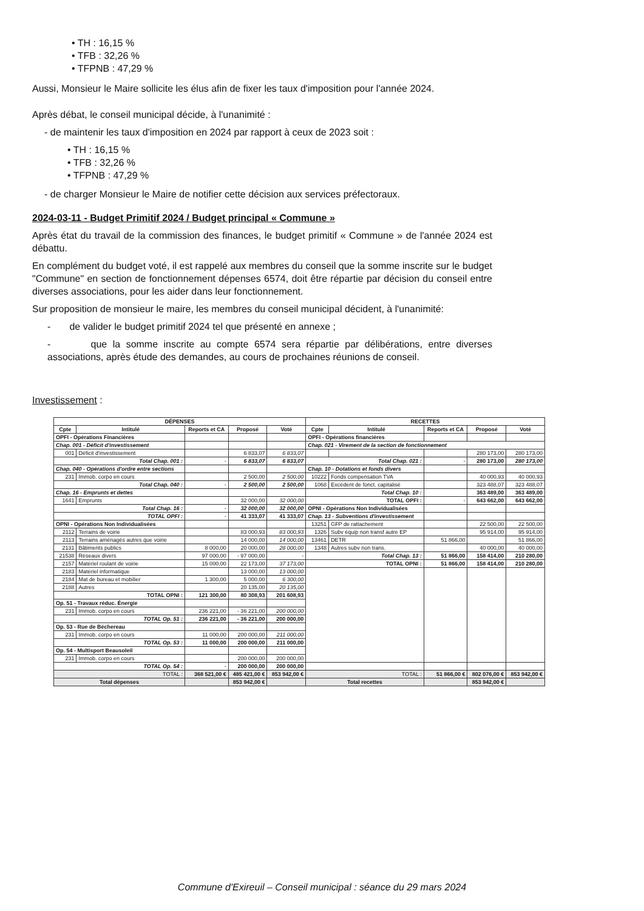• TH : 16,15 %
• TFB : 32,26 %
• TFPNB : 47,29 %
Aussi, Monsieur le Maire sollicite les élus afin de fixer les taux d'imposition pour l'année 2024.
Après débat, le conseil municipal décide, à l'unanimité :
- de maintenir les taux d'imposition en 2024 par rapport à ceux de 2023 soit :
• TH : 16,15 %
• TFB : 32,26 %
• TFPNB : 47,29 %
- de charger Monsieur le Maire de notifier cette décision aux services préfectoraux.
2024-03-11 - Budget Primitif 2024 / Budget principal « Commune »
Après état du travail de la commission des finances, le budget primitif « Commune » de l'année 2024 est débattu.
En complément du budget voté, il est rappelé aux membres du conseil que la somme inscrite sur le budget "Commune" en section de fonctionnement dépenses 6574, doit être répartie par décision du conseil entre diverses associations, pour les aider dans leur fonctionnement.
Sur proposition de monsieur le maire, les membres du conseil municipal décident, à l'unanimité:
- de valider le budget primitif 2024 tel que présenté en annexe ;
- que la somme inscrite au compte 6574 sera répartie par délibérations, entre diverses associations, après étude des demandes, au cours de prochaines réunions de conseil.
Investissement :
| DÉPENSES | | | | | RECETTES | | | | |
| --- | --- | --- | --- | --- | --- | --- | --- | --- | --- |
| Cpte | Intitulé | Reports et CA | Proposé | Voté | Cpte | Intitulé | Reports et CA | Proposé | Voté |
| OPFI - Opérations Financières | | | | | OPFI - Opérations financières | | | | |
| Chap. 001 - Déficit d'investissement | | | | | Chap. 021 - Virement de la section de fonctionnement | | | | |
| 001 | Déficit d'investissement | | 6 833,07 | 6 833,07 | | | | 280 173,00 | 280 173,00 |
| Total Chap. 001 : | | - | 6 833,07 | 6 833,07 | Total Chap. 021 : | | - | 280 173,00 | 280 173,00 |
| Chap. 040 - Opérations d'ordre entre sections | | | | | Chap. 10 - Dotations et fonds divers | | | | |
| 231 | Immob. corpo en cours | | 2 500,00 | 2 500,00 | 10222 | Fonds compensation TVA | | 40 000,93 | 40 000,93 |
| Total Chap. 040 : | | - | 2 500,00 | 2 500,00 | 1068 | Excédent de fonct. capitalisé | | 323 488,07 | 323 488,07 |
| Chap. 16 - Emprunts et dettes | | | | | Total Chap. 10 : | | | 363 489,00 | 363 489,00 |
| 1641 | Emprunts | | 32 000,00 | 32 000,00 | TOTAL OPFI : | | - | 643 662,00 | 643 662,00 |
| Total Chap. 16 : | | - | 32 000,00 | 32 000,00 | OPNI - Opérations Non Individualisées | | | | |
| TOTAL OPFI : | | - | 41 333,07 | 41 333,07 | Chap. 13 - Subventions d'investissement | | | | |
| OPNI - Opérations Non Individualisées | | | | | 13251 | GFP de rattachement | | 22 500,00 | 22 500,00 |
| 2112 | Terrains de voirie | | 83 000,93 | 83 000,93 | 1326 | Subv équip non transf autre EP | | 95 914,00 | 95 914,00 |
| 2113 | Terrains aménagés autres que voirie | | 14 000,00 | 14 000,00 | 13461 | DETR | 51 866,00 | | 51 866,00 |
| 2131 | Bâtiments publics | 8 000,00 | 20 000,00 | 28 000,00 | 1348 | Autres subv non trans. | | 40 000,00 | 40 000,00 |
| 21538 | Réseaux divers | 97 000,00 | - 97 000,00 | - | Total Chap. 13 : | | 51 866,00 | 158 414,00 | 210 280,00 |
| 2157 | Matériel roulant de voirie | 15 000,00 | 22 173,00 | 37 173,00 | TOTAL OPNI : | | 51 866,00 | 158 414,00 | 210 280,00 |
| 2183 | Matériel informatique | | 13 000,00 | 13 000,00 | | | | | |
| 2184 | Mat de bureau et mobilier | 1 300,00 | 5 000,00 | 6 300,00 | | | | | |
| 2188 | Autres | | 20 135,00 | 20 135,00 | | | | | |
| TOTAL OPNI : | | 121 300,00 | 80 308,93 | 201 608,93 | | | | | |
| Op. 51 - Travaux réduc. Énergie | | | | | | | | | |
| 231 | Immob. corpo en cours | 236 221,00 | - 36 221,00 | 200 000,00 | | | | | |
| TOTAL Op. 51 : | | 236 221,00 | - 36 221,00 | 200 000,00 | | | | | |
| Op. 53 - Rue de Béchereau | | | | | | | | | |
| 231 | Immob. corpo en cours | 11 000,00 | 200 000,00 | 211 000,00 | | | | | |
| TOTAL Op. 53 : | | 11 000,00 | 200 000,00 | 211 000,00 | | | | | |
| Op. 54 - Multisport Beausoleil | | | | | | | | | |
| 231 | Immob. corpo en cours | | 200 000,00 | 200 000,00 | | | | | |
| TOTAL Op. 54 : | | - | 200 000,00 | 200 000,00 | | | | | |
| TOTAL : | | 368 521,00 € | 485 421,00 € | 853 942,00 € | TOTAL : | | 51 866,00 € | 802 076,00 € | 853 942,00 € |
| Total dépenses | | | 853 942,00 € | | Total recettes | | | 853 942,00 € | |
Commune d'Exireuil – Conseil municipal : séance du 29 mars 2024